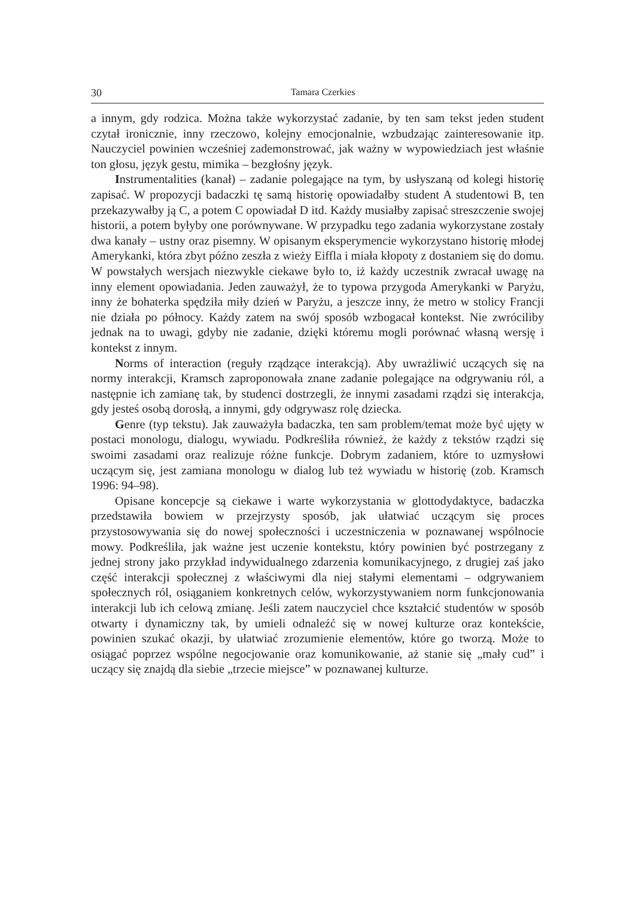30 Tamara Czerkies
a innym, gdy rodzica. Można także wykorzystać zadanie, by ten sam tekst jeden student czytał ironicznie, inny rzeczowo, kolejny emocjonalnie, wzbudzając zainteresowanie itp. Nauczyciel powinien wcześniej zademonstrować, jak ważny w wypowiedziach jest właśnie ton głosu, język gestu, mimika – bezgłośny język.
Instrumentalities (kanał) – zadanie polegające na tym, by usłyszaną od kolegi historię zapisać. W propozycji badaczki tę samą historię opowiadałby student A studentowi B, ten przekazywałby ją C, a potem C opowiadał D itd. Każdy musiałby zapisać streszczenie swojej historii, a potem byłyby one porównywane. W przypadku tego zadania wykorzystane zostały dwa kanały – ustny oraz pisemny. W opisanym eksperymencie wykorzystano historię młodej Amerykanki, która zbyt późno zeszła z wieży Eiffla i miała kłopoty z dostaniem się do domu. W powstałych wersjach niezwykle ciekawe było to, iż każdy uczestnik zwracał uwagę na inny element opowiadania. Jeden zauważył, że to typowa przygoda Amerykanki w Paryżu, inny że bohaterka spędziła miły dzień w Paryżu, a jeszcze inny, że metro w stolicy Francji nie działa po północy. Każdy zatem na swój sposób wzbogacał kontekst. Nie zwróciliby jednak na to uwagi, gdyby nie zadanie, dzięki któremu mogli porównać własną wersję i kontekst z innym.
Norms of interaction (reguły rządzące interakcją). Aby uwrażliwić uczących się na normy interakcji, Kramsch zaproponowała znane zadanie polegające na odgrywaniu ról, a następnie ich zamianę tak, by studenci dostrzegli, że innymi zasadami rządzi się interakcja, gdy jesteś osobą dorosłą, a innymi, gdy odgrywasz rolę dziecka.
Genre (typ tekstu). Jak zauważyła badaczka, ten sam problem/temat może być ujęty w postaci monologu, dialogu, wywiadu. Podkreśliła również, że każdy z tekstów rządzi się swoimi zasadami oraz realizuje różne funkcje. Dobrym zadaniem, które to uzmysłowi uczącym się, jest zamiana monologu w dialog lub też wywiadu w historię (zob. Kramsch 1996: 94–98).
Opisane koncepcje są ciekawe i warte wykorzystania w glottodydaktyce, badaczka przedstawiła bowiem w przejrzysty sposób, jak ułatwiać uczącym się proces przystosowywania się do nowej społeczności i uczestniczenia w poznawanej wspólnocie mowy. Podkreśliła, jak ważne jest uczenie kontekstu, który powinien być postrzegany z jednej strony jako przykład indywidualnego zdarzenia komunikacyjnego, z drugiej zaś jako część interakcji społecznej z właściwymi dla niej stałymi elementami – odgrywaniem społecznych ról, osiąganiem konkretnych celów, wykorzystywaniem norm funkcjonowania interakcji lub ich celową zmianę. Jeśli zatem nauczyciel chce kształcić studentów w sposób otwarty i dynamiczny tak, by umieli odnaleźć się w nowej kulturze oraz kontekście, powinien szukać okazji, by ułatwiać zrozumienie elementów, które go tworzą. Może to osiągać poprzez wspólne negocjowanie oraz komunikowanie, aż stanie się „mały cud” i uczący się znajdą dla siebie „trzecie miejsce” w poznawanej kulturze.